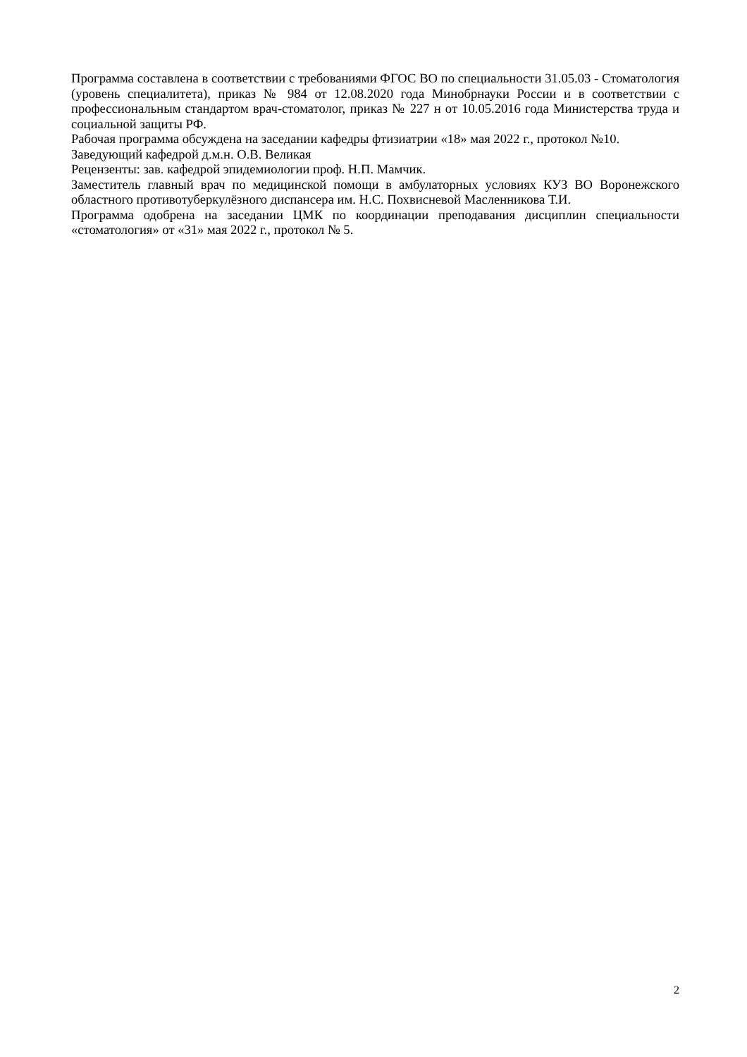Программа составлена в соответствии с требованиями ФГОС ВО по специальности 31.05.03 - Стоматология (уровень специалитета), приказ № 984 от 12.08.2020 года Минобрнауки России и в соответствии с профессиональным стандартом врач-стоматолог, приказ № 227 н от 10.05.2016 года Министерства труда и социальной защиты РФ.
Рабочая программа обсуждена на заседании кафедры фтизиатрии «18» мая 2022 г., протокол №10.
Заведующий кафедрой д.м.н. О.В. Великая
Рецензенты: зав. кафедрой эпидемиологии проф. Н.П. Мамчик.
Заместитель главный врач по медицинской помощи в амбулаторных условиях КУЗ ВО Воронежского областного противотуберкулёзного диспансера им. Н.С. Похвисневой Масленникова Т.И.
Программа одобрена на заседании ЦМК по координации преподавания дисциплин специальности «стоматология» от «31» мая 2022 г., протокол № 5.
2